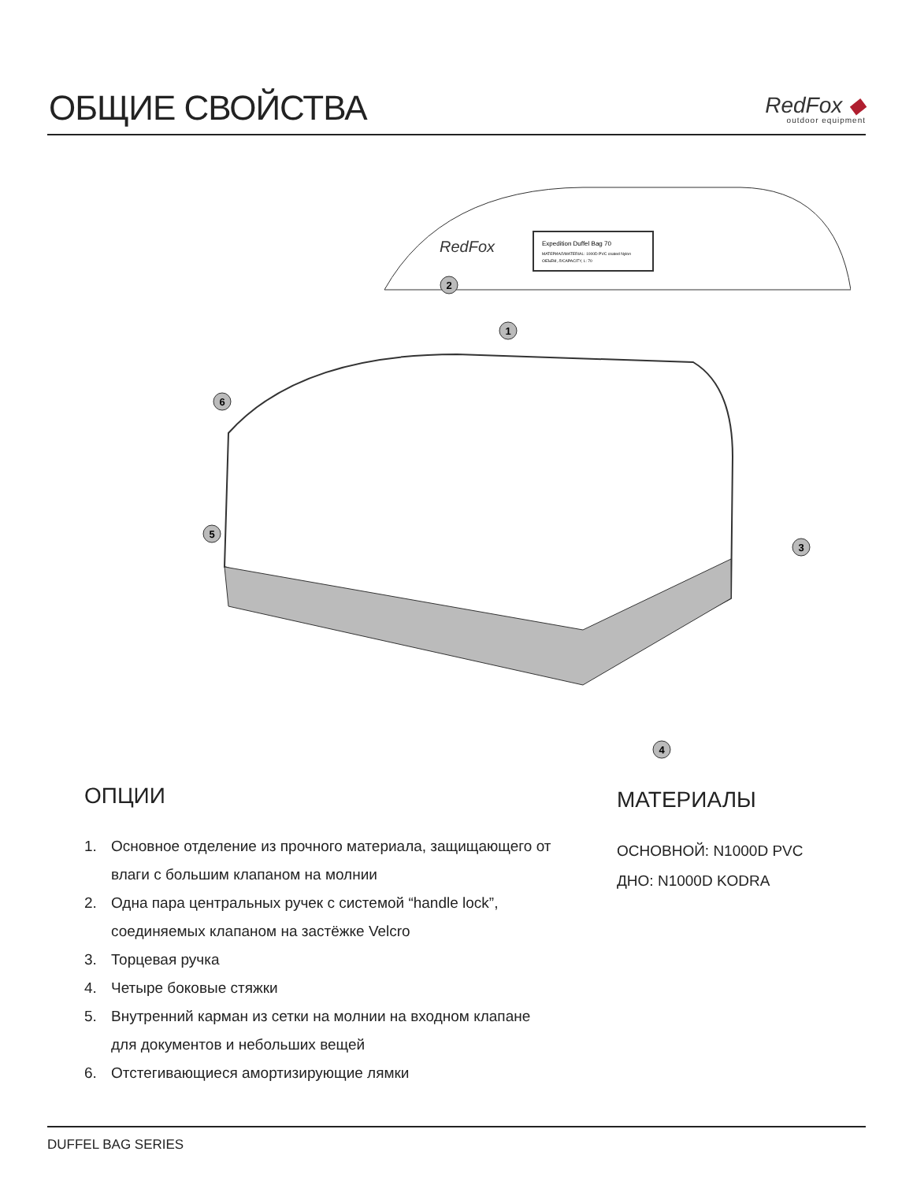ОБЩИЕ СВОЙСТВА
RedFox ◆
outdoor equipment
RedFox
Expedition Duffel Bag 70
МАТЕРИАЛ/MATERIAL: 1000D PVC coated Nylon
ОБЪЕМ, Л/CAPACITY, L: 70
6
2
1
3
4
5
ОПЦИИ
1. Основное отделение из прочного материала, защищающего от влаги с большим клапаном на молнии
2. Одна пара центральных ручек с системой “handle lock”, соединяемых клапаном на застёжке Velcro
3. Торцевая ручка
4. Четыре боковые стяжки
5. Внутренний карман из сетки на молнии на входном клапане для документов и небольших вещей
6. Отстегивающиеся амортизирующие лямки
МАТЕРИАЛЫ
ОСНОВНОЙ: N1000D PVC
ДНО: N1000D KODRA
DUFFEL BAG SERIES